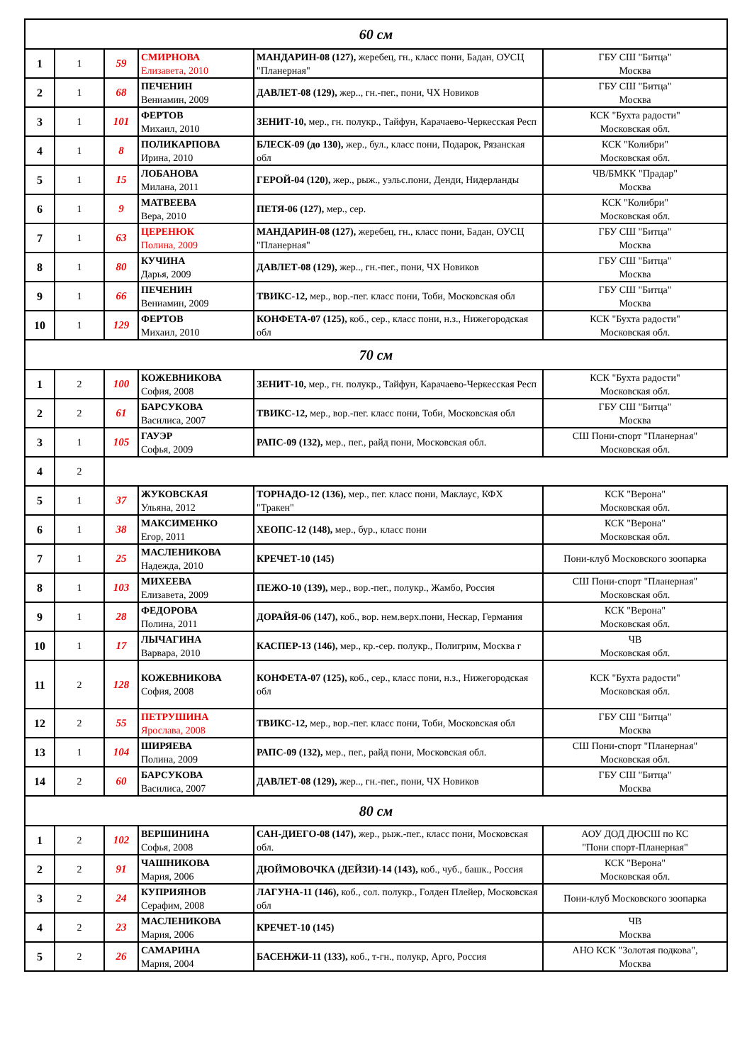| 60 см | | | | | |
| 1 | 1 | 59 | СМИРНОВА Елизавета, 2010 | МАНДАРИН-08 (127), жеребец, гн., класс пони, Бадан, ОУСЦ "Планерная" | ГБУ СШ "Битца" Москва |
| 2 | 1 | 68 | ПЕЧЕНИН Вениамин, 2009 | ДАВЛЕТ-08 (129), жер.., гн.-пег., пони, ЧХ Новиков | ГБУ СШ "Битца" Москва |
| 3 | 1 | 101 | ФЕРТОВ Михаил, 2010 | ЗЕНИТ-10, мер., гн. полукр., Тайфун, Карачаево-Черкесская Респ | КСК "Бухта радости" Московская обл. |
| 4 | 1 | 8 | ПОЛИКАРПОВА Ирина, 2010 | БЛЕСК-09 (до 130), жер., бул., класс пони, Подарок, Рязанская обл | КСК "Колибри" Московская обл. |
| 5 | 1 | 15 | ЛОБАНОВА Милана, 2011 | ГЕРОЙ-04 (120), жер., рыж., уэльс.пони, Денди, Нидерланды | ЧВ/БМКК "Прадар" Москва |
| 6 | 1 | 9 | МАТВЕЕВА Вера, 2010 | ПЕТЯ-06 (127), мер., сер. | КСК "Колибри" Московская обл. |
| 7 | 1 | 63 | ЦЕРЕНЮК Полина, 2009 | МАНДАРИН-08 (127), жеребец, гн., класс пони, Бадан, ОУСЦ "Планерная" | ГБУ СШ "Битца" Москва |
| 8 | 1 | 80 | КУЧИНА Дарья, 2009 | ДАВЛЕТ-08 (129), жер.., гн.-пег., пони, ЧХ Новиков | ГБУ СШ "Битца" Москва |
| 9 | 1 | 66 | ПЕЧЕНИН Вениамин, 2009 | ТВИКС-12, мер., вор.-пег. класс пони, Тоби, Московская обл | ГБУ СШ "Битца" Москва |
| 10 | 1 | 129 | ФЕРТОВ Михаил, 2010 | КОНФЕТА-07 (125), коб., сер., класс пони, н.з., Нижегородская обл | КСК "Бухта радости" Московская обл. |
| 70 см | | | | | |
| 1 | 2 | 100 | КОЖЕВНИКОВА София, 2008 | ЗЕНИТ-10, мер., гн. полукр., Тайфун, Карачаево-Черкесская Респ | КСК "Бухта радости" Московская обл. |
| 2 | 2 | 61 | БАРСУКОВА Василиса, 2007 | ТВИКС-12, мер., вор.-пег. класс пони, Тоби, Московская обл | ГБУ СШ "Битца" Москва |
| 3 | 1 | 105 | ГАУЭР Софья, 2009 | РАПС-09 (132), мер., пег., райд пони, Московская обл. | СШ Пони-спорт "Планерная" Московская обл. |
| 4 | 2 | | | | |
| 5 | 1 | 37 | ЖУКОВСКАЯ Ульяна, 2012 | ТОРНАДО-12 (136), мер., пег. класс пони, Маклаус, КФХ "Тракен" | КСК "Верона" Московская обл. |
| 6 | 1 | 38 | МАКСИМЕНКО Егор, 2011 | ХЕОПС-12 (148), мер., бур., класс пони | КСК "Верона" Московская обл. |
| 7 | 1 | 25 | МАСЛЕНИКОВА Надежда, 2010 | КРЕЧЕТ-10 (145) | Пони-клуб Московского зоопарка |
| 8 | 1 | 103 | МИХЕЕВА Елизавета, 2009 | ПЕЖО-10 (139), мер., вор.-пег., полукр., Жамбо, Россия | СШ Пони-спорт "Планерная" Московская обл. |
| 9 | 1 | 28 | ФЕДОРОВА Полина, 2011 | ДОРАЙЯ-06 (147), коб., вор. нем.верх.пони, Нескар, Германия | КСК "Верона" Московская обл. |
| 10 | 1 | 17 | ЛЫЧАГИНА Варвара, 2010 | КАСПЕР-13 (146), мер., кр.-сер. полукр., Полигрим, Москва г | ЧВ Московская обл. |
| 11 | 2 | 128 | КОЖЕВНИКОВА София, 2008 | КОНФЕТА-07 (125), коб., сер., класс пони, н.з., Нижегородская обл | КСК "Бухта радости" Московская обл. |
| 12 | 2 | 55 | ПЕТРУШИНА Ярослава, 2008 | ТВИКС-12, мер., вор.-пег. класс пони, Тоби, Московская обл | ГБУ СШ "Битца" Москва |
| 13 | 1 | 104 | ШИРЯЕВА Полина, 2009 | РАПС-09 (132), мер., пег., райд пони, Московская обл. | СШ Пони-спорт "Планерная" Московская обл. |
| 14 | 2 | 60 | БАРСУКОВА Василиса, 2007 | ДАВЛЕТ-08 (129), жер.., гн.-пег., пони, ЧХ Новиков | ГБУ СШ "Битца" Москва |
| 80 см | | | | | |
| 1 | 2 | 102 | ВЕРШИНИНА Софья, 2008 | САН-ДИЕГО-08 (147), жер., рыж.-пег., класс пони, Московская обл. | АОУ ДОД ДЮСШ по КС "Пони спорт-Планерная" |
| 2 | 2 | 91 | ЧАШНИКОВА Мария, 2006 | ДЮЙМОВОЧКА (ДЕЙЗИ)-14 (143), коб., чуб., башк., Россия | КСК "Верона" Московская обл. |
| 3 | 2 | 24 | КУПРИЯНОВ Серафим, 2008 | ЛАГУНА-11 (146), коб., сол. полукр., Голден Плейер, Московская обл | Пони-клуб Московского зоопарка |
| 4 | 2 | 23 | МАСЛЕНИКОВА Мария, 2006 | КРЕЧЕТ-10 (145) | ЧВ Москва |
| 5 | 2 | 26 | САМАРИНА Мария, 2004 | БАСЕНЖИ-11 (133), коб., т-гн., полукр, Арго, Россия | АНО КСК "Золотая подкова", Москва |